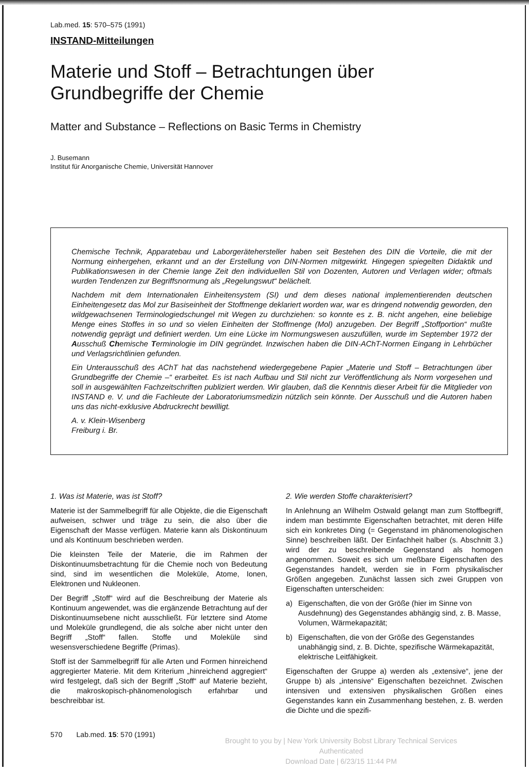Lab.med. 15: 570–575 (1991)
INSTAND-Mitteilungen
Materie und Stoff – Betrachtungen über
Grundbegriffe der Chemie
Matter and Substance – Reflections on Basic Terms in Chemistry
J. Busemann
Institut für Anorganische Chemie, Universität Hannover
Chemische Technik, Apparatebau und Laborgerätehersteller haben seit Bestehen des DIN die Vorteile, die mit der Normung einhergehen, erkannt und an der Erstellung von DIN-Normen mitgewirkt. Hingegen spiegelten Didaktik und Publikationswesen in der Chemie lange Zeit den individuellen Stil von Dozenten, Autoren und Verlagen wider; oftmals wurden Tendenzen zur Begriffsnormung als „Regelungswut“ belächelt.
Nachdem mit dem Internationalen Einheitensystem (SI) und dem dieses national implementierenden deutschen Einheitengesetz das Mol zur Basiseinheit der Stoffmenge deklariert worden war, war es dringend notwendig geworden, den wildgewachsenen Terminologiedschungel mit Wegen zu durchziehen: so konnte es z. B. nicht angehen, eine beliebige Menge eines Stoffes in so und so vielen Einheiten der Stoffmenge (Mol) anzugeben. Der Begriff „Stoffportion“ mußte notwendig geprägt und definiert werden. Um eine Lücke im Normungswesen auszufüllen, wurde im September 1972 der Ausschuß Chemische Terminologie im DIN gegründet. Inzwischen haben die DIN-AChT-Normen Eingang in Lehrbücher und Verlagsrichtlinien gefunden.
Ein Unterausschuß des AChT hat das nachstehend wiedergegebene Papier „Materie und Stoff – Betrachtungen über Grundbegriffe der Chemie –“ erarbeitet. Es ist nach Aufbau und Stil nicht zur Veröffentlichung als Norm vorgesehen und soll in ausgewählten Fachzeitschriften publiziert werden. Wir glauben, daß die Kenntnis dieser Arbeit für die Mitglieder von INSTAND e. V. und die Fachleute der Laboratoriumsmedizin nützlich sein könnte. Der Ausschuß und die Autoren haben uns das nicht-exklusive Abdruckrecht bewilligt.
A. v. Klein-Wisenberg
Freiburg i. Br.
1. Was ist Materie, was ist Stoff?
Materie ist der Sammelbegriff für alle Objekte, die die Eigenschaft aufweisen, schwer und träge zu sein, die also über die Eigenschaft der Masse verfügen. Materie kann als Diskontinuum und als Kontinuum beschrieben werden.
Die kleinsten Teile der Materie, die im Rahmen der Diskontinuumsbetrachtung für die Chemie noch von Bedeutung sind, sind im wesentlichen die Moleküle, Atome, Ionen, Elektronen und Nukleonen.
Der Begriff „Stoff“ wird auf die Beschreibung der Materie als Kontinuum angewendet, was die ergänzende Betrachtung auf der Diskontinuumsebene nicht ausschließt. Für letztere sind Atome und Moleküle grundlegend, die als solche aber nicht unter den Begriff „Stoff“ fallen. Stoffe und Moleküle sind wesensverschiedene Begriffe (Primas).
Stoff ist der Sammelbegriff für alle Arten und Formen hinreichend aggregierter Materie. Mit dem Kriterium „hinreichend aggregiert“ wird festgelegt, daß sich der Begriff „Stoff“ auf Materie bezieht, die makroskopisch-phänomenologisch erfahrbar und beschreibbar ist.
2. Wie werden Stoffe charakterisiert?
In Anlehnung an Wilhelm Ostwald gelangt man zum Stoffbegriff, indem man bestimmte Eigenschaften betrachtet, mit deren Hilfe sich ein konkretes Ding (= Gegenstand im phänomenologischen Sinne) beschreiben läßt. Der Einfachheit halber (s. Abschnitt 3.) wird der zu beschreibende Gegenstand als homogen angenommen. Soweit es sich um meßbare Eigenschaften des Gegenstandes handelt, werden sie in Form physikalischer Größen angegeben. Zunächst lassen sich zwei Gruppen von Eigenschaften unterscheiden:
a) Eigenschaften, die von der Größe (hier im Sinne von Ausdehnung) des Gegenstandes abhängig sind, z. B. Masse, Volumen, Wärmekapazität;
b) Eigenschaften, die von der Größe des Gegenstandes unabhängig sind, z. B. Dichte, spezifische Wärmekapazität, elektrische Leitfähigkeit.
Eigenschaften der Gruppe a) werden als „extensive“, jene der Gruppe b) als „intensive“ Eigenschaften bezeichnet. Zwischen intensiven und extensiven physikalischen Größen eines Gegenstandes kann ein Zusammenhang bestehen, z. B. werden die Dichte und die spezifi-
570 Lab.med. 15: 570 (1991)
Brought to you by | New York University Bobst Library Technical Services
Authenticated
Download Date | 6/23/15 11:44 PM